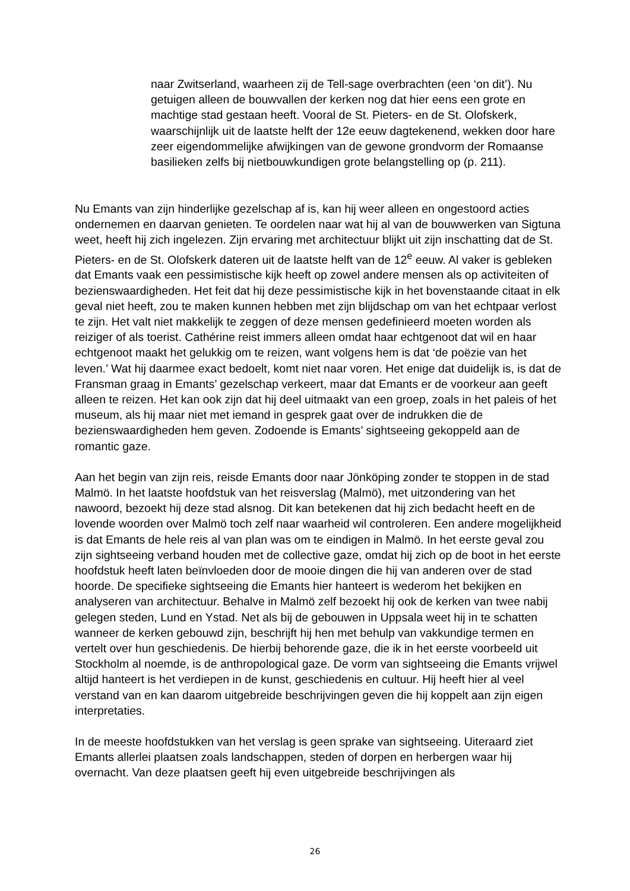naar Zwitserland, waarheen zij de Tell-sage overbrachten (een ‘on dit’). Nu getuigen alleen de bouwvallen der kerken nog dat hier eens een grote en machtige stad gestaan heeft. Vooral de St. Pieters- en de St. Olofskerk, waarschijnlijk uit de laatste helft der 12e eeuw dagtekenend, wekken door hare zeer eigendommelijke afwijkingen van de gewone grondvorm der Romaanse basilieken zelfs bij nietbouwkundigen grote belangstelling op (p. 211).
Nu Emants van zijn hinderlijke gezelschap af is, kan hij weer alleen en ongestoord acties ondernemen en daarvan genieten. Te oordelen naar wat hij al van de bouwwerken van Sigtuna weet, heeft hij zich ingelezen. Zijn ervaring met architectuur blijkt uit zijn inschatting dat de St. Pieters- en de St. Olofskerk dateren uit de laatste helft van de 12<sup>e</sup> eeuw. Al vaker is gebleken dat Emants vaak een pessimistische kijk heeft op zowel andere mensen als op activiteiten of bezienswaardigheden. Het feit dat hij deze pessimistische kijk in het bovenstaande citaat in elk geval niet heeft, zou te maken kunnen hebben met zijn blijdschap om van het echtpaar verlost te zijn. Het valt niet makkelijk te zeggen of deze mensen gedefinieerd moeten worden als reiziger of als toerist. Cathérine reist immers alleen omdat haar echtgenoot dat wil en haar echtgenoot maakt het gelukkig om te reizen, want volgens hem is dat ‘de poëzie van het leven.’ Wat hij daarmee exact bedoelt, komt niet naar voren. Het enige dat duidelijk is, is dat de Fransman graag in Emants’ gezelschap verkeert, maar dat Emants er de voorkeur aan geeft alleen te reizen. Het kan ook zijn dat hij deel uitmaakt van een groep, zoals in het paleis of het museum, als hij maar niet met iemand in gesprek gaat over de indrukken die de bezienswaardigheden hem geven. Zodoende is Emants’ sightseeing gekoppeld aan de romantic gaze.
Aan het begin van zijn reis, reisde Emants door naar Jönköping zonder te stoppen in de stad Malmö. In het laatste hoofdstuk van het reisverslag (Malmö), met uitzondering van het nawoord, bezoekt hij deze stad alsnog. Dit kan betekenen dat hij zich bedacht heeft en de lovende woorden over Malmö toch zelf naar waarheid wil controleren. Een andere mogelijkheid is dat Emants de hele reis al van plan was om te eindigen in Malmö. In het eerste geval zou zijn sightseeing verband houden met de collective gaze, omdat hij zich op de boot in het eerste hoofdstuk heeft laten beïnvloeden door de mooie dingen die hij van anderen over de stad hoorde. De specifieke sightseeing die Emants hier hanteert is wederom het bekijken en analyseren van architectuur. Behalve in Malmö zelf bezoekt hij ook de kerken van twee nabij gelegen steden, Lund en Ystad. Net als bij de gebouwen in Uppsala weet hij in te schatten wanneer de kerken gebouwd zijn, beschrijft hij hen met behulp van vakkundige termen en vertelt over hun geschiedenis. De hierbij behorende gaze, die ik in het eerste voorbeeld uit Stockholm al noemde, is de anthropological gaze. De vorm van sightseeing die Emants vrijwel altijd hanteert is het verdiepen in de kunst, geschiedenis en cultuur. Hij heeft hier al veel verstand van en kan daarom uitgebreide beschrijvingen geven die hij koppelt aan zijn eigen interpretaties.
In de meeste hoofdstukken van het verslag is geen sprake van sightseeing. Uiteraard ziet Emants allerlei plaatsen zoals landschappen, steden of dorpen en herbergen waar hij overnacht. Van deze plaatsen geeft hij even uitgebreide beschrijvingen als
26